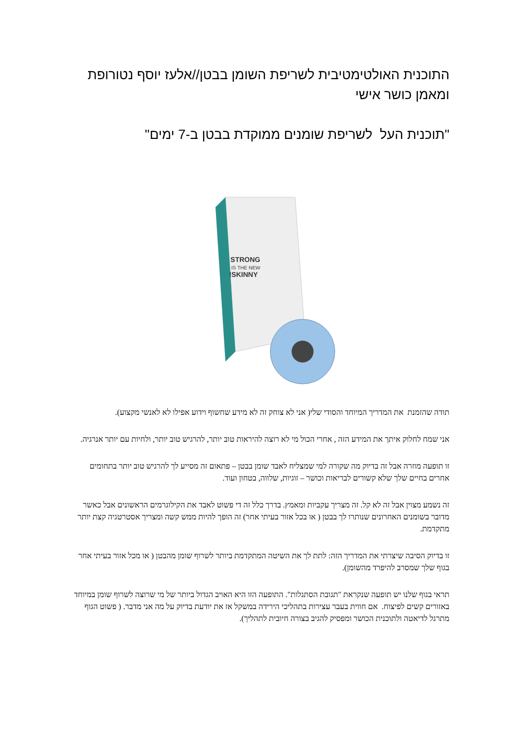התוכנית האולטימטיבית לשריפת השומן בבטן//אלעז יוסף נטורופת ומאמן כושר אישי
"תוכנית העל לשריפת שומנים ממוקדת בבטן ב-7 ימים"
STRONG
IS THE NEW
SKINNY!
תודה שהזמנת את המדריך המיוחד והסודי שלי( אני לא צוחק זה לא מידע שחשוף וידוע אפילו לא לאנשי מקצוע).
אני שמח לחלוק איתך את המידע הזה , אחרי הכול מי לא רוצה להיראות טוב יותר, להרגיש טוב יותר, ולחיות עם יותר אנרגיה.
זו תופעה מוזרה אבל זה בדיוק מה שקורה למי שמצליח לאבד שומן בבטן – פתאום זה מסייע לך להרגיש טוב יותר בתחומים אחרים בחיים שלך שלא קשורים לבריאות וכושר – זוגיות, שלווה, בטחון ועוד.
זה נשמע מצוין אבל זה לא קל. זה מצריך עקביות ומאמץ. בדרך כלל זה די פשוט לאבד את הקילוגרמים הראשונים אבל כאשר מדובר בשומנים האחרונים שנותרו לך בבטן ( או בכל אזור בעיתי אחר) זה הופך להיות ממש קשה ומצריך אסטרטגיה קצת יותר מתקדמת.
זו בדיוק הסיבה שיצרתי את המדריך הזה: לתת לך את השיטה המתקדמת ביותר לשרוף שומן מהבטן ( או מכל אזור בעיתי אחר בגוף שלך שמסרב להיפרד מהשומן).
תראי בגוף שלנו יש תופעה שנקראת "תגובת הסתגלות". התופעה הזו היא האויב הגדול ביותר של מי שרוצה לשרוף שומן במיוחד באזורים קשים לפיצוח. אם חווית בעבר עצירות בתהליכי הירידה במשקל אז את יודעת בדיוק על מה אני מדבר. ( פשוט הגוף מתרגל לדיאטה ולתוכנית הכושר ומפסיק להגיב בצורה חיובית לתהליך).